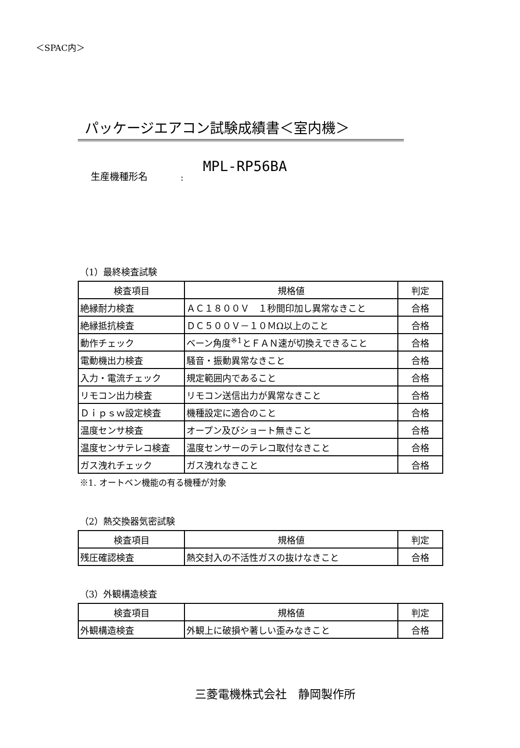＜SPAC内＞
パッケージエアコン試験成績書＜室内機＞
生産機種形名: MPL-RP56BA
（1）最終検査試験
| 検査項目 | 規格値 | 判定 |
| --- | --- | --- |
| 絶縁耐力検査 | ＡＣ１８００Ｖ １秒間印加し異常なきこと | 合格 |
| 絶縁抵抗検査 | ＤＣ５００Ｖ－１０ＭΩ以上のこと | 合格 |
| 動作チェック | ベーン角度<sup>※1</sup>とＦＡＮ速が切換えできること | 合格 |
| 電動機出力検査 | 騒音・振動異常なきこと | 合格 |
| 入力・電流チェック | 規定範囲内であること | 合格 |
| リモコン出力検査 | リモコン送信出力が異常なきこと | 合格 |
| Ｄｉｐｓｗ設定検査 | 機種設定に適合のこと | 合格 |
| 温度センサ検査 | オープン及びショート無きこと | 合格 |
| 温度センサテレコ検査 | 温度センサーのテレコ取付なきこと | 合格 |
| ガス洩れチェック | ガス洩れなきこと | 合格 |
※1. オートベン機能の有る機種が対象
（2）熱交換器気密試験
| 検査項目 | 規格値 | 判定 |
| --- | --- | --- |
| 残圧確認検査 | 熱交封入の不活性ガスの抜けなきこと | 合格 |
（3）外観構造検査
| 検査項目 | 規格値 | 判定 |
| --- | --- | --- |
| 外観構造検査 | 外観上に破損や著しい歪みなきこと | 合格 |
三菱電機株式会社　静岡製作所